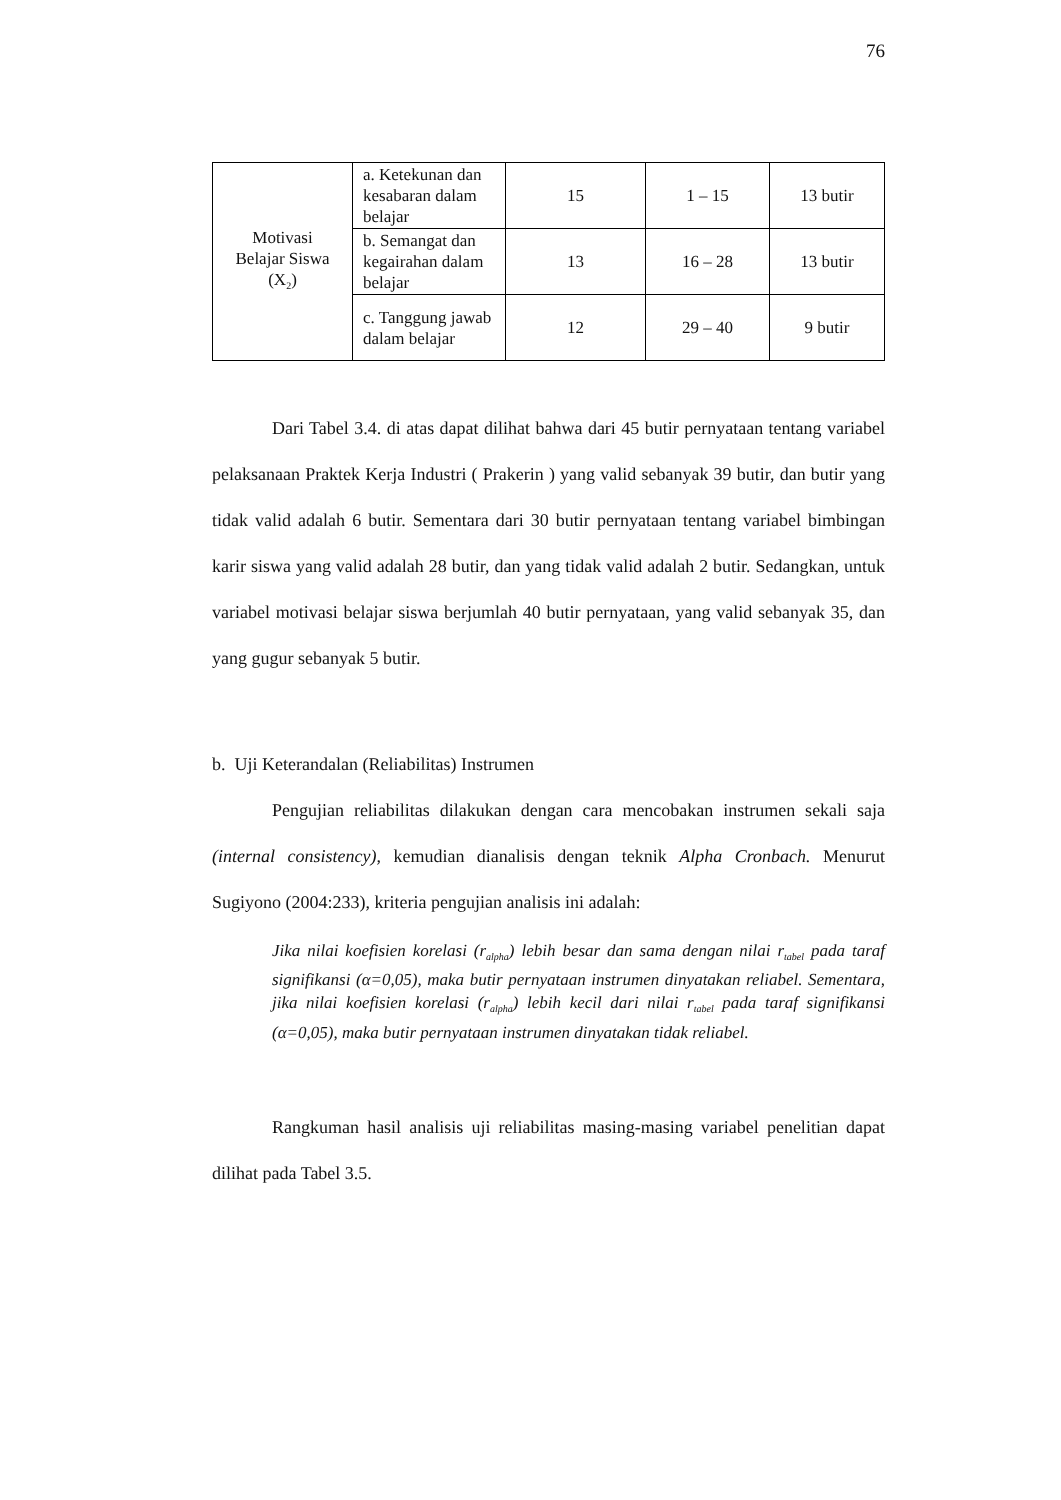76
| Motivasi Belajar Siswa (X<sub>2</sub>) | a. Ketekunan dan kesabaran dalam belajar | 15 | 1 – 15 | 13 butir |
| | b. Semangat dan kegairahan dalam belajar | 13 | 16 – 28 | 13 butir |
| | c. Tanggung jawab dalam belajar | 12 | 29 – 40 | 9 butir |
Dari Tabel 3.4. di atas dapat dilihat bahwa dari 45 butir pernyataan tentang variabel pelaksanaan Praktek Kerja Industri ( Prakerin ) yang valid sebanyak 39 butir, dan butir yang tidak valid adalah 6 butir. Sementara dari 30 butir pernyataan tentang variabel bimbingan karir siswa yang valid adalah 28 butir, dan yang tidak valid adalah 2 butir. Sedangkan, untuk variabel motivasi belajar siswa berjumlah 40 butir pernyataan, yang valid sebanyak 35, dan yang gugur sebanyak 5 butir.
b. Uji Keterandalan (Reliabilitas) Instrumen
Pengujian reliabilitas dilakukan dengan cara mencobakan instrumen sekali saja (internal consistency), kemudian dianalisis dengan teknik Alpha Cronbach. Menurut Sugiyono (2004:233), kriteria pengujian analisis ini adalah:
Jika nilai koefisien korelasi (r<sub>alpha</sub>) lebih besar dan sama dengan nilai r<sub>tabel</sub> pada taraf signifikansi (α=0,05), maka butir pernyataan instrumen dinyatakan reliabel. Sementara, jika nilai koefisien korelasi (r<sub>alpha</sub>) lebih kecil dari nilai r<sub>tabel</sub> pada taraf signifikansi (α=0,05), maka butir pernyataan instrumen dinyatakan tidak reliabel.
Rangkuman hasil analisis uji reliabilitas masing-masing variabel penelitian dapat dilihat pada Tabel 3.5.